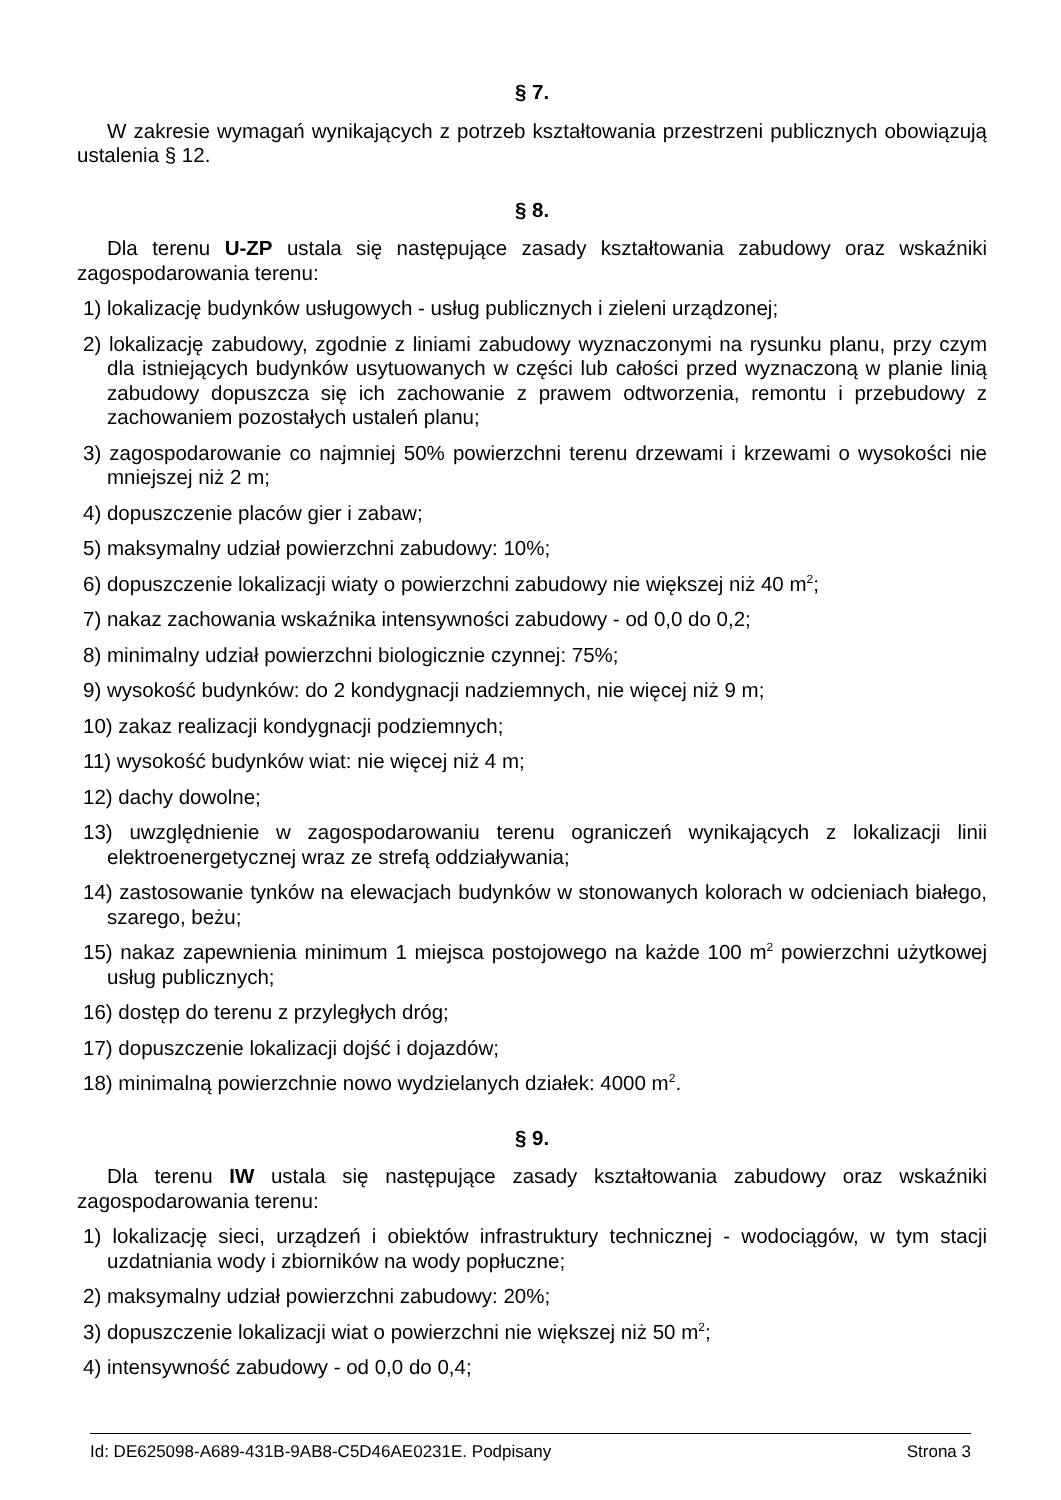§ 7.
W zakresie wymagań wynikających z potrzeb kształtowania przestrzeni publicznych obowiązują ustalenia § 12.
§ 8.
Dla terenu U-ZP ustala się następujące zasady kształtowania zabudowy oraz wskaźniki zagospodarowania terenu:
1) lokalizację budynków usługowych - usług publicznych i zieleni urządzonej;
2) lokalizację zabudowy, zgodnie z liniami zabudowy wyznaczonymi na rysunku planu, przy czym dla istniejących budynków usytuowanych w części lub całości przed wyznaczoną w planie linią zabudowy dopuszcza się ich zachowanie z prawem odtworzenia, remontu i przebudowy z zachowaniem pozostałych ustaleń planu;
3) zagospodarowanie co najmniej 50% powierzchni terenu drzewami i krzewami o wysokości nie mniejszej niż 2 m;
4) dopuszczenie placów gier i zabaw;
5) maksymalny udział powierzchni zabudowy: 10%;
6) dopuszczenie lokalizacji wiaty o powierzchni zabudowy nie większej niż 40 m<sup>2</sup>;
7) nakaz zachowania wskaźnika intensywności zabudowy - od 0,0 do 0,2;
8) minimalny udział powierzchni biologicznie czynnej: 75%;
9) wysokość budynków: do 2 kondygnacji nadziemnych, nie więcej niż 9 m;
10) zakaz realizacji kondygnacji podziemnych;
11) wysokość budynków wiat: nie więcej niż 4 m;
12) dachy dowolne;
13) uwzględnienie w zagospodarowaniu terenu ograniczeń wynikających z lokalizacji linii elektroenergetycznej wraz ze strefą oddziaływania;
14) zastosowanie tynków na elewacjach budynków w stonowanych kolorach w odcieniach białego, szarego, beżu;
15) nakaz zapewnienia minimum 1 miejsca postojowego na każde 100 m<sup>2</sup> powierzchni użytkowej usług publicznych;
16) dostęp do terenu z przyległych dróg;
17) dopuszczenie lokalizacji dojść i dojazdów;
18) minimalną powierzchnie nowo wydzielanych działek: 4000 m<sup>2</sup>.
§ 9.
Dla terenu IW ustala się następujące zasady kształtowania zabudowy oraz wskaźniki zagospodarowania terenu:
1) lokalizację sieci, urządzeń i obiektów infrastruktury technicznej - wodociągów, w tym stacji uzdatniania wody i zbiorników na wody popłuczne;
2) maksymalny udział powierzchni zabudowy: 20%;
3) dopuszczenie lokalizacji wiat o powierzchni nie większej niż 50 m<sup>2</sup>;
4) intensywność zabudowy - od 0,0 do 0,4;
Id: DE625098-A689-431B-9AB8-C5D46AE0231E. Podpisany Strona 3